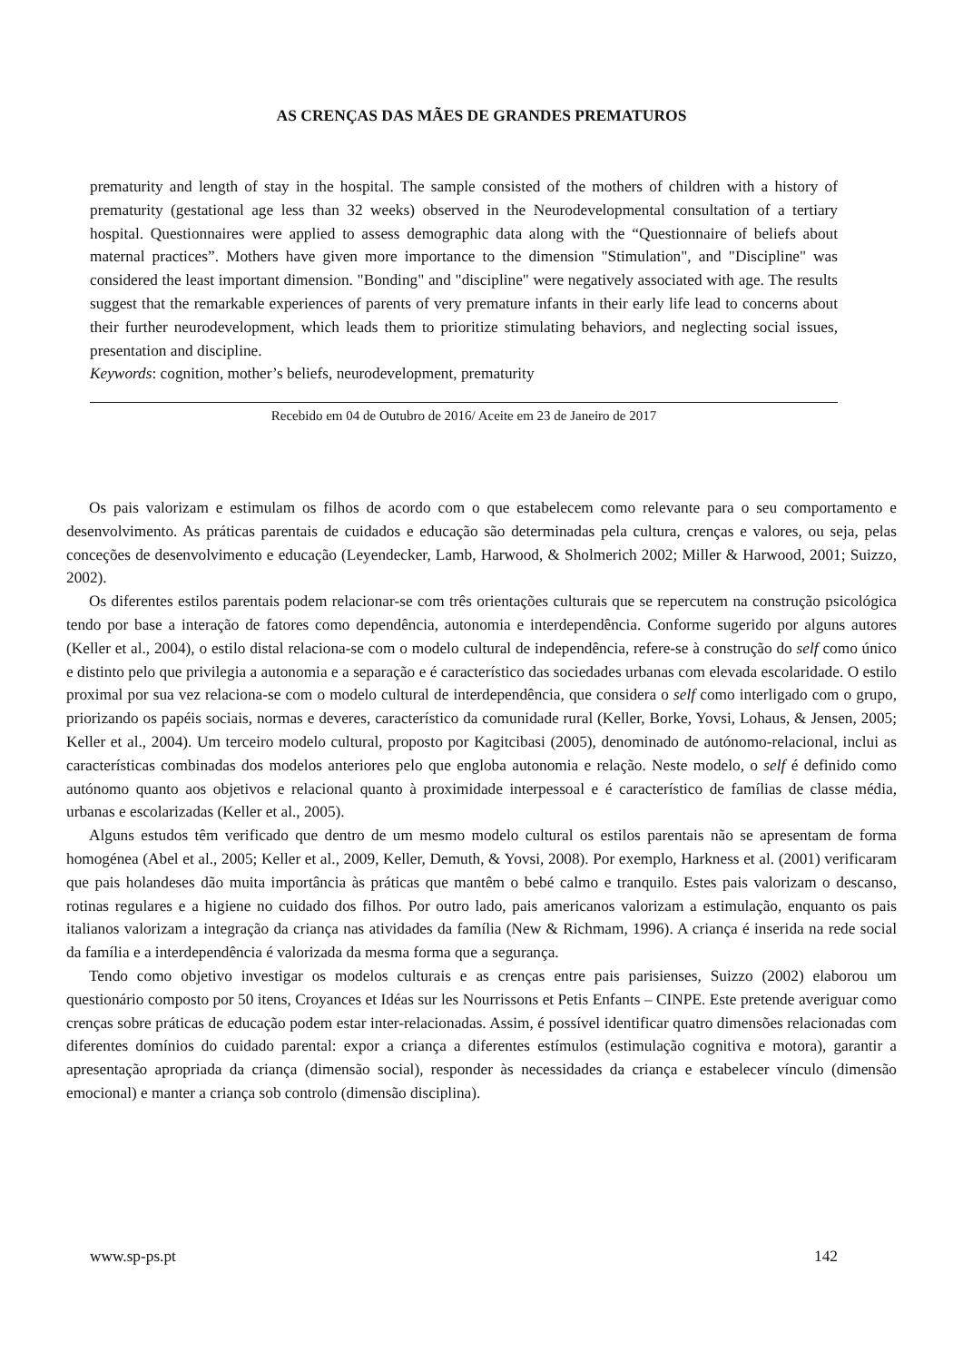AS CRENÇAS DAS MÃES DE GRANDES PREMATUROS
prematurity and length of stay in the hospital. The sample consisted of the mothers of children with a history of prematurity (gestational age less than 32 weeks) observed in the Neurodevelopmental consultation of a tertiary hospital. Questionnaires were applied to assess demographic data along with the “Questionnaire of beliefs about maternal practices”. Mothers have given more importance to the dimension "Stimulation", and "Discipline" was considered the least important dimension. "Bonding" and "discipline" were negatively associated with age. The results suggest that the remarkable experiences of parents of very premature infants in their early life lead to concerns about their further neurodevelopment, which leads them to prioritize stimulating behaviors, and neglecting social issues, presentation and discipline.
Keywords: cognition, mother’s beliefs, neurodevelopment, prematurity
Recebido em 04 de Outubro de 2016/ Aceite em 23 de Janeiro de 2017
Os pais valorizam e estimulam os filhos de acordo com o que estabelecem como relevante para o seu comportamento e desenvolvimento. As práticas parentais de cuidados e educação são determinadas pela cultura, crenças e valores, ou seja, pelas conceções de desenvolvimento e educação (Leyendecker, Lamb, Harwood, & Sholmerich 2002; Miller & Harwood, 2001; Suizzo, 2002).
Os diferentes estilos parentais podem relacionar-se com três orientações culturais que se repercutem na construção psicológica tendo por base a interação de fatores como dependência, autonomia e interdependência. Conforme sugerido por alguns autores (Keller et al., 2004), o estilo distal relaciona-se com o modelo cultural de independência, refere-se à construção do self como único e distinto pelo que privilegia a autonomia e a separação e é característico das sociedades urbanas com elevada escolaridade. O estilo proximal por sua vez relaciona-se com o modelo cultural de interdependência, que considera o self como interligado com o grupo, priorizando os papéis sociais, normas e deveres, característico da comunidade rural (Keller, Borke, Yovsi, Lohaus, & Jensen, 2005; Keller et al., 2004). Um terceiro modelo cultural, proposto por Kagitcibasi (2005), denominado de autónomo-relacional, inclui as características combinadas dos modelos anteriores pelo que engloba autonomia e relação. Neste modelo, o self é definido como autónomo quanto aos objetivos e relacional quanto à proximidade interpessoal e é característico de famílias de classe média, urbanas e escolarizadas (Keller et al., 2005).
Alguns estudos têm verificado que dentro de um mesmo modelo cultural os estilos parentais não se apresentam de forma homogénea (Abel et al., 2005; Keller et al., 2009, Keller, Demuth, & Yovsi, 2008). Por exemplo, Harkness et al. (2001) verificaram que pais holandeses dão muita importância às práticas que mantêm o bebé calmo e tranquilo. Estes pais valorizam o descanso, rotinas regulares e a higiene no cuidado dos filhos. Por outro lado, pais americanos valorizam a estimulação, enquanto os pais italianos valorizam a integração da criança nas atividades da família (New & Richmam, 1996). A criança é inserida na rede social da família e a interdependência é valorizada da mesma forma que a segurança.
Tendo como objetivo investigar os modelos culturais e as crenças entre pais parisienses, Suizzo (2002) elaborou um questionário composto por 50 itens, Croyances et Idéas sur les Nourrissons et Petis Enfants – CINPE. Este pretende averiguar como crenças sobre práticas de educação podem estar inter-relacionadas. Assim, é possível identificar quatro dimensões relacionadas com diferentes domínios do cuidado parental: expor a criança a diferentes estímulos (estimulação cognitiva e motora), garantir a apresentação apropriada da criança (dimensão social), responder às necessidades da criança e estabelecer vínculo (dimensão emocional) e manter a criança sob controlo (dimensão disciplina).
www.sp-ps.pt 142